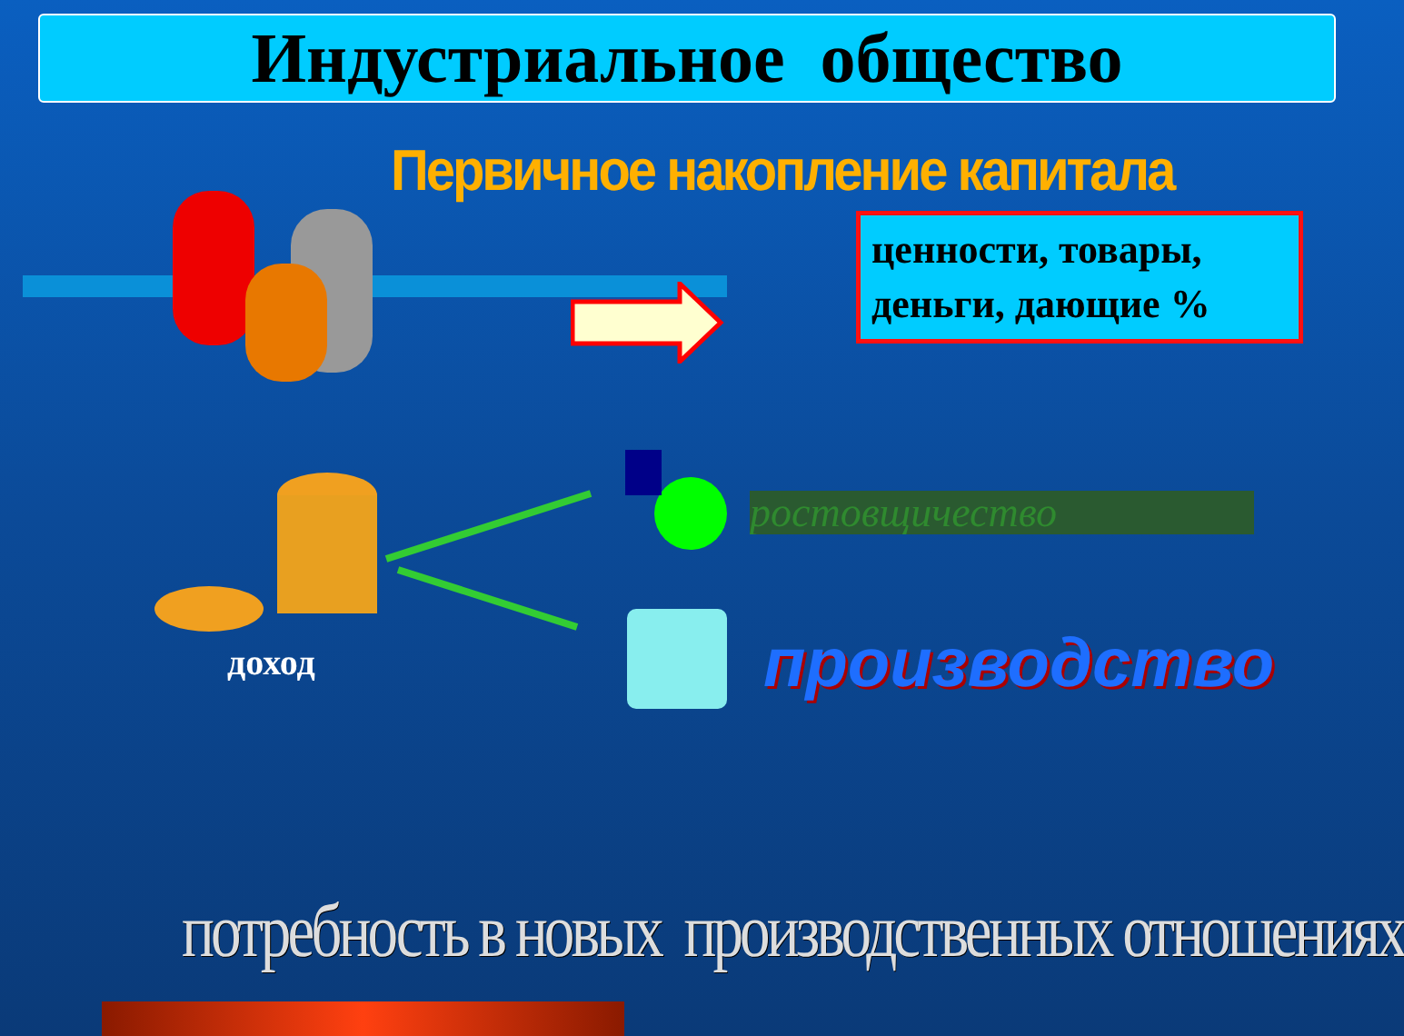Индустриальное общество
Первичное накопление капитала
ценности, товары, деньги, дающие %
доход
ростовщичество
производство
потребность в новых производственных отношениях